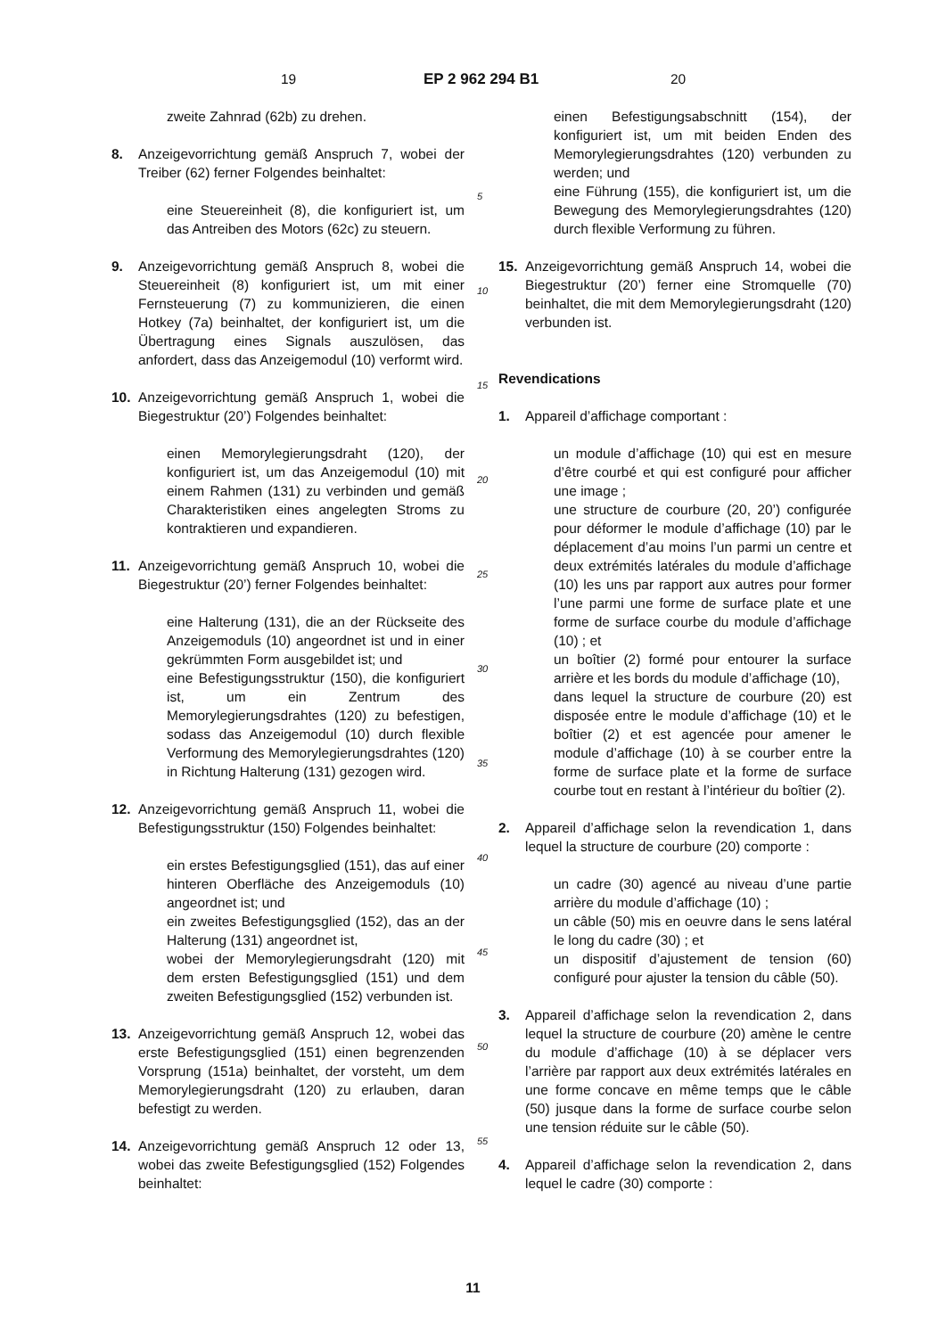19 EP 2 962 294 B1 20
zweite Zahnrad (62b) zu drehen.
8. Anzeigevorrichtung gemäß Anspruch 7, wobei der Treiber (62) ferner Folgendes beinhaltet:
eine Steuereinheit (8), die konfiguriert ist, um das Antreiben des Motors (62c) zu steuern.
9. Anzeigevorrichtung gemäß Anspruch 8, wobei die Steuereinheit (8) konfiguriert ist, um mit einer Fernsteuerung (7) zu kommunizieren, die einen Hotkey (7a) beinhaltet, der konfiguriert ist, um die Übertragung eines Signals auszulösen, das anfordert, dass das Anzeigemodul (10) verformt wird.
10. Anzeigevorrichtung gemäß Anspruch 1, wobei die Biegestruktur (20’) Folgendes beinhaltet:
einen Memorylegierungsdraht (120), der konfiguriert ist, um das Anzeigemodul (10) mit einem Rahmen (131) zu verbinden und gemäß Charakteristiken eines angelegten Stroms zu kontraktieren und expandieren.
11. Anzeigevorrichtung gemäß Anspruch 10, wobei die Biegestruktur (20’) ferner Folgendes beinhaltet:
eine Halterung (131), die an der Rückseite des Anzeigemoduls (10) angeordnet ist und in einer gekrümmten Form ausgebildet ist; und
eine Befestigungsstruktur (150), die konfiguriert ist, um ein Zentrum des Memorylegierungsdrahtes (120) zu befestigen, sodass das Anzeigemodul (10) durch flexible Verformung des Memorylegierungsdrahtes (120) in Richtung Halterung (131) gezogen wird.
12. Anzeigevorrichtung gemäß Anspruch 11, wobei die Befestigungsstruktur (150) Folgendes beinhaltet:
ein erstes Befestigungsglied (151), das auf einer hinteren Oberfläche des Anzeigemoduls (10) angeordnet ist; und
ein zweites Befestigungsglied (152), das an der Halterung (131) angeordnet ist,
wobei der Memorylegierungsdraht (120) mit dem ersten Befestigungsglied (151) und dem zweiten Befestigungsglied (152) verbunden ist.
13. Anzeigevorrichtung gemäß Anspruch 12, wobei das erste Befestigungsglied (151) einen begrenzenden Vorsprung (151a) beinhaltet, der vorsteht, um dem Memorylegierungsdraht (120) zu erlauben, daran befestigt zu werden.
14. Anzeigevorrichtung gemäß Anspruch 12 oder 13, wobei das zweite Befestigungsglied (152) Folgendes beinhaltet:
einen Befestigungsabschnitt (154), der konfiguriert ist, um mit beiden Enden des Memorylegierungsdrahtes (120) verbunden zu werden; und
eine Führung (155), die konfiguriert ist, um die Bewegung des Memorylegierungsdrahtes (120) durch flexible Verformung zu führen.
15. Anzeigevorrichtung gemäß Anspruch 14, wobei die Biegestruktur (20’) ferner eine Stromquelle (70) beinhaltet, die mit dem Memorylegierungsdraht (120) verbunden ist.
Revendications
1. Appareil d’affichage comportant :
un module d’affichage (10) qui est en mesure d’être courbé et qui est configuré pour afficher une image ;
une structure de courbure (20, 20’) configurée pour déformer le module d’affichage (10) par le déplacement d’au moins l’un parmi un centre et deux extrémités latérales du module d’affichage (10) les uns par rapport aux autres pour former l’une parmi une forme de surface plate et une forme de surface courbe du module d’affichage (10) ; et
un boîtier (2) formé pour entourer la surface arrière et les bords du module d’affichage (10),
dans lequel la structure de courbure (20) est disposée entre le module d’affichage (10) et le boîtier (2) et est agencée pour amener le module d’affichage (10) à se courber entre la forme de surface plate et la forme de surface courbe tout en restant à l’intérieur du boîtier (2).
2. Appareil d’affichage selon la revendication 1, dans lequel la structure de courbure (20) comporte :
un cadre (30) agencé au niveau d’une partie arrière du module d’affichage (10) ;
un câble (50) mis en oeuvre dans le sens latéral le long du cadre (30) ; et
un dispositif d’ajustement de tension (60) configuré pour ajuster la tension du câble (50).
3. Appareil d’affichage selon la revendication 2, dans lequel la structure de courbure (20) amène le centre du module d’affichage (10) à se déplacer vers l’arrière par rapport aux deux extrémités latérales en une forme concave en même temps que le câble (50) jusque dans la forme de surface courbe selon une tension réduite sur le câble (50).
4. Appareil d’affichage selon la revendication 2, dans lequel le cadre (30) comporte :
5
10
15
20
25
30
35
40
45
50
55
11